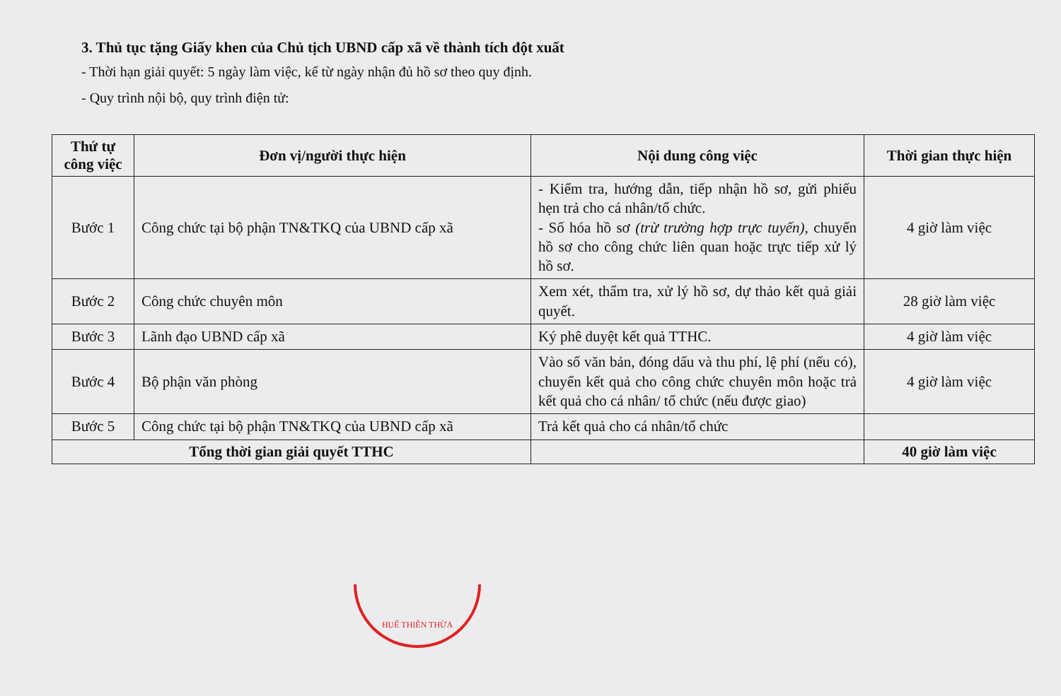3. Thủ tục tặng Giấy khen của Chủ tịch UBND cấp xã về thành tích đột xuất
- Thời hạn giải quyết: 5 ngày làm việc, kể từ ngày nhận đủ hồ sơ theo quy định.
- Quy trình nội bộ, quy trình điện tử:
| Thứ tự công việc | Đơn vị/người thực hiện | Nội dung công việc | Thời gian thực hiện |
| --- | --- | --- | --- |
| Bước 1 | Công chức tại bộ phận TN&TKQ của UBND cấp xã | - Kiểm tra, hướng dẫn, tiếp nhận hồ sơ, gửi phiếu hẹn trả cho cá nhân/tổ chức. - Số hóa hồ sơ (trừ trường hợp trực tuyến) , chuyển hồ sơ cho công chức liên quan hoặc trực tiếp xử lý hồ sơ. | 4 giờ làm việc |
| Bước 2 | Công chức chuyên môn | Xem xét, thẩm tra, xử lý hồ sơ, dự thảo kết quả giải quyết. | 28 giờ làm việc |
| Bước 3 | Lãnh đạo UBND cấp xã | Ký phê duyệt kết quả TTHC. | 4 giờ làm việc |
| Bước 4 | Bộ phận văn phòng | Vào số văn bản, đóng dấu và thu phí, lệ phí (nếu có), chuyển kết quả cho công chức chuyên môn hoặc trả kết quả cho cá nhân/ tổ chức (nếu được giao) | 4 giờ làm việc |
| Bước 5 | Công chức tại bộ phận TN&TKQ của UBND cấp xã | Trả kết quả cho cá nhân/tổ chức | |
| Tổng thời gian giải quyết TTHC | | | 40 giờ làm việc |
HUẾ THIÊN THỪA